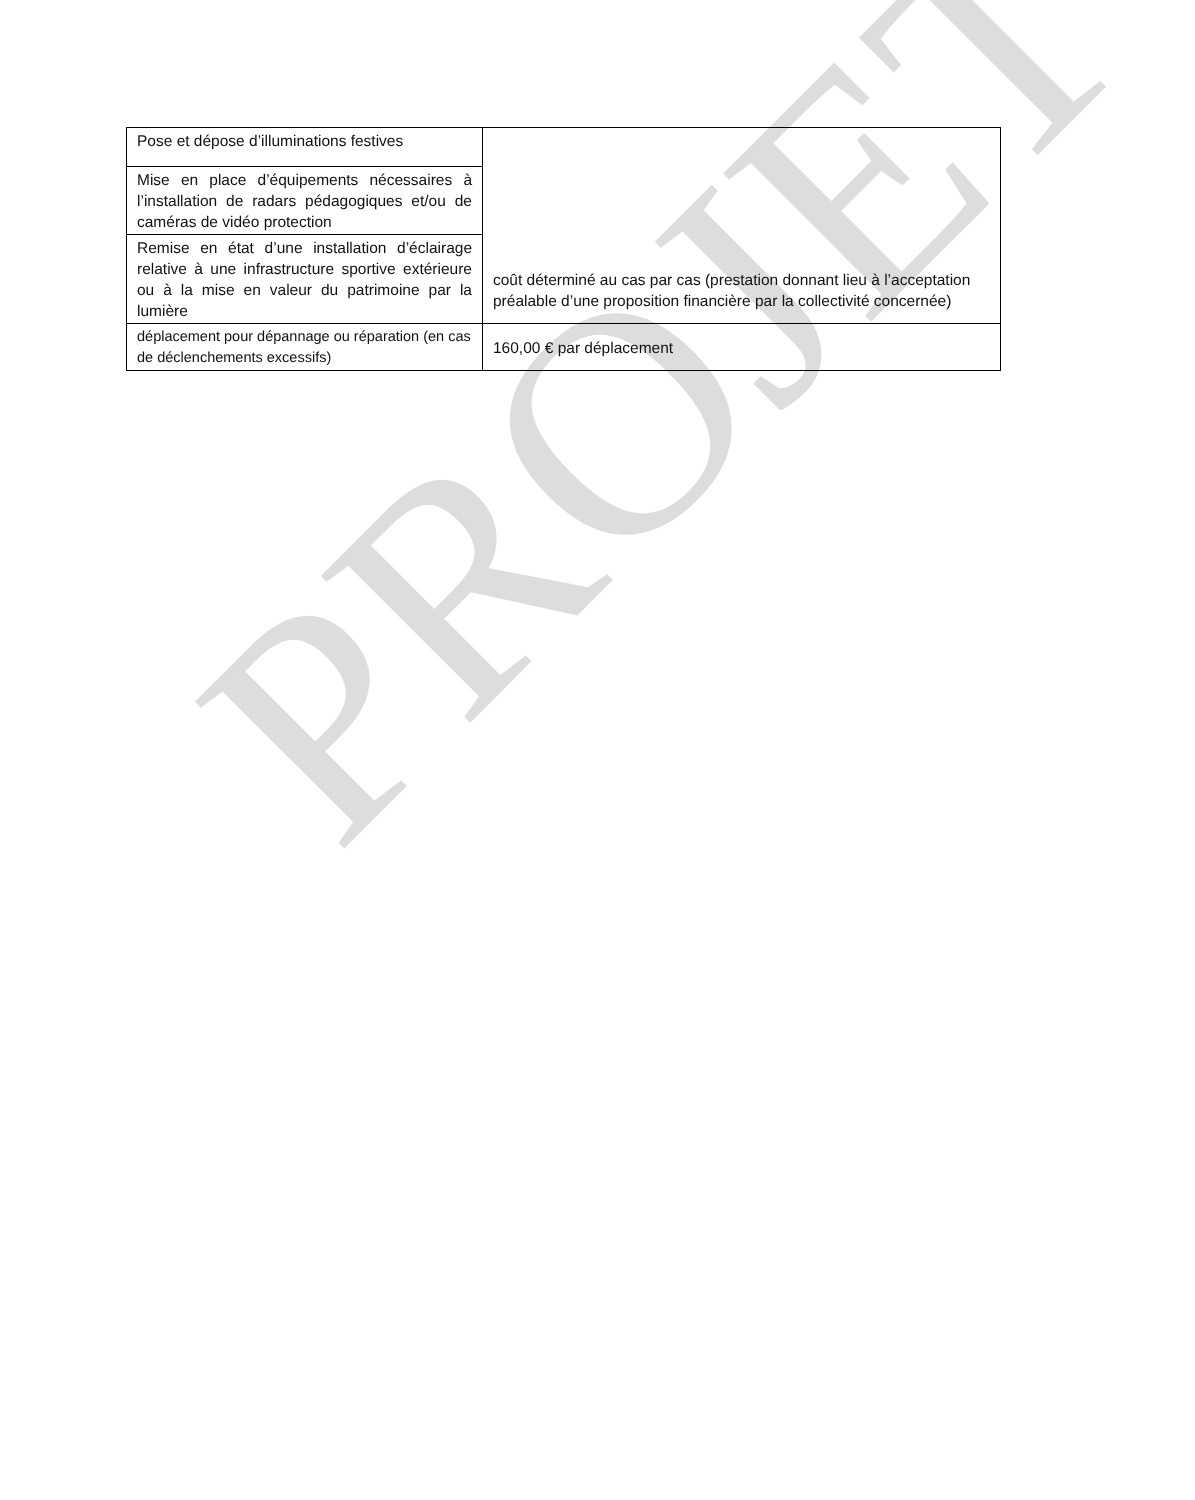PROJET
| Pose et dépose d’illuminations festives | coût déterminé au cas par cas (prestation donnant lieu à l’acceptation préalable d’une proposition financière par la collectivité concernée) |
| Mise en place d’équipements nécessaires à l’installation de radars pédagogiques et/ou de caméras de vidéo protection | |
| Remise en état d’une installation d’éclairage relative à une infrastructure sportive extérieure ou à la mise en valeur du patrimoine par la lumière | |
| déplacement pour dépannage ou réparation (en cas de déclenchements excessifs) | 160,00 € par déplacement |